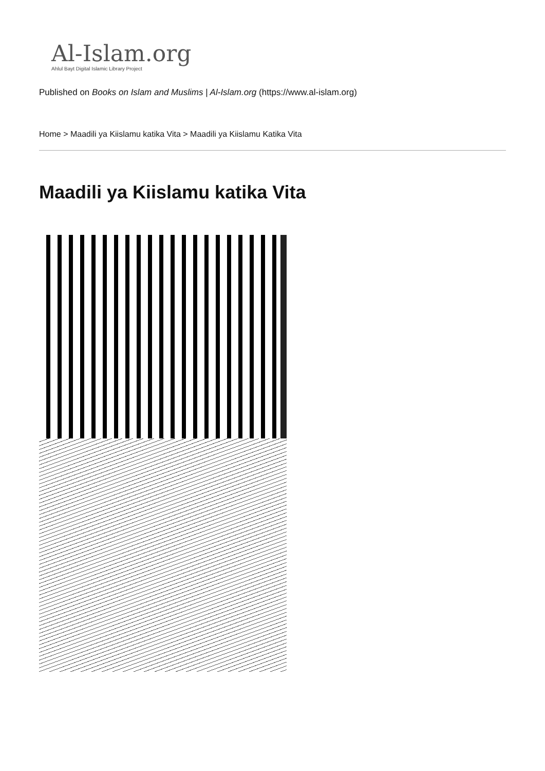Al-Islam.org
Ahlul Bayt Digital Islamic Library Project
Published on Books on Islam and Muslims | Al-Islam.org (https://www.al-islam.org)
Home > Maadili ya Kiislamu katika Vita > Maadili ya Kiislamu Katika Vita
Maadili ya Kiislamu katika Vita